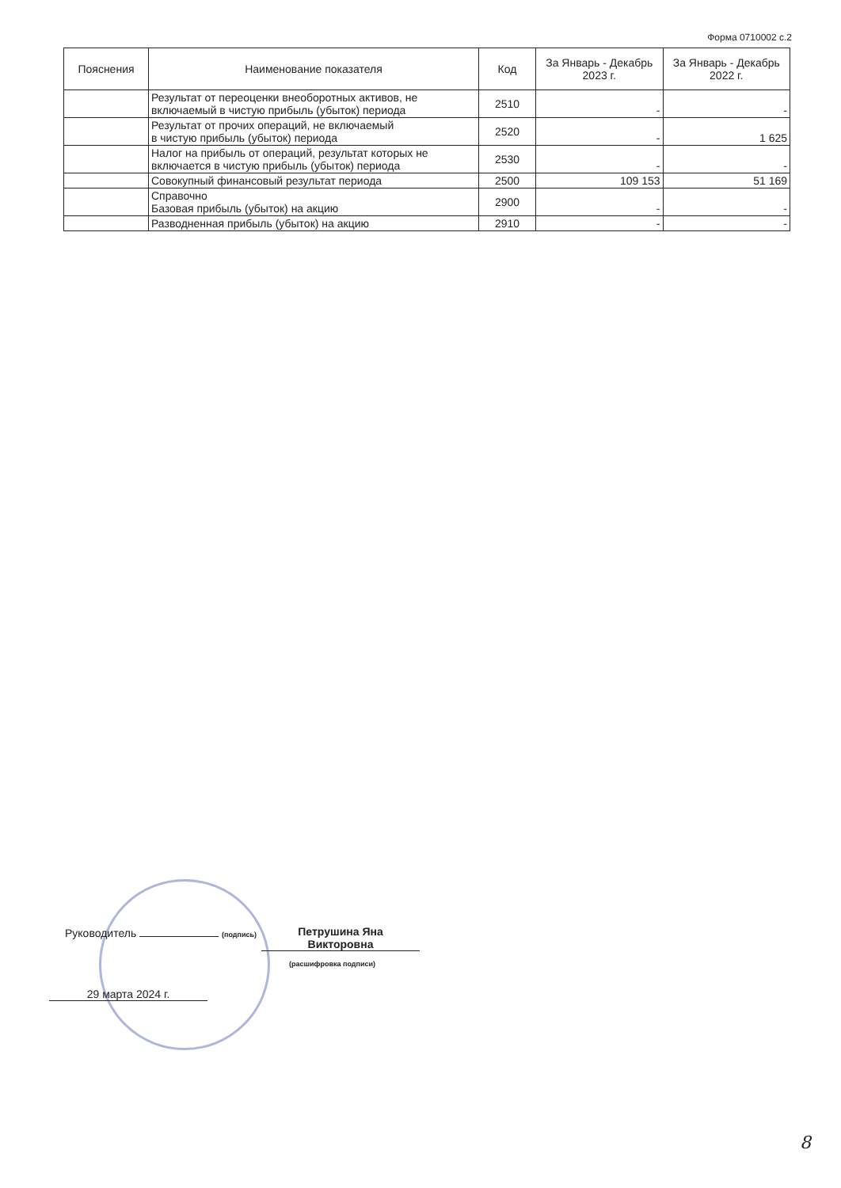Форма 0710002 с.2
| Пояснения | Наименование показателя | Код | За Январь - Декабрь 2023 г. | За Январь - Декабрь 2022 г. |
| --- | --- | --- | --- | --- |
| | Результат от переоценки внеоборотных активов, не включаемый в чистую прибыль (убыток) периода | 2510 | - | - |
| | Результат от прочих операций, не включаемый в чистую прибыль (убыток) периода | 2520 | - | 1 625 |
| | Налог на прибыль от операций, результат которых не включается в чистую прибыль (убыток) периода | 2530 | - | - |
| | Совокупный финансовый результат периода | 2500 | 109 153 | 51 169 |
| | Справочно Базовая прибыль (убыток) на акцию | 2900 | - | - |
| | Разводненная прибыль (убыток) на акцию | 2910 | - | - |
Руководитель (подпись)
Петрушина Яна
Викторовна
(расшифровка подписи)
29 марта 2024 г.
8